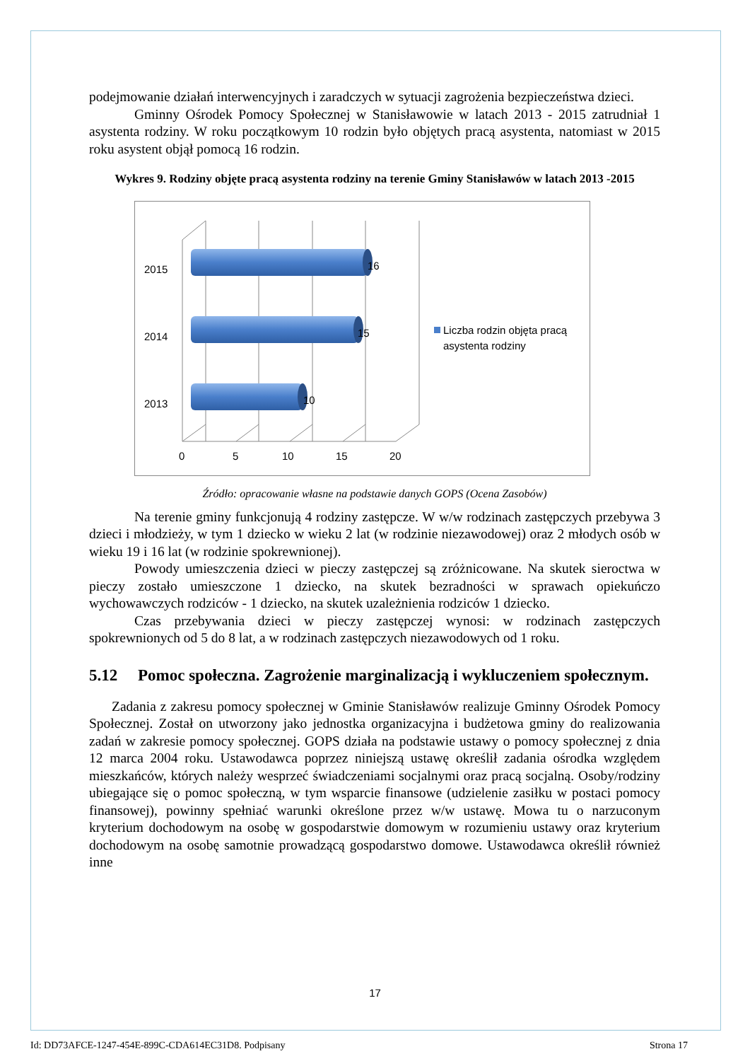podejmowanie działań interwencyjnych i zaradczych w sytuacji zagrożenia bezpieczeństwa dzieci.
Gminny Ośrodek Pomocy Społecznej w Stanisławowie w latach 2013 - 2015 zatrudniał 1 asystenta rodziny. W roku początkowym 10 rodzin było objętych pracą asystenta, natomiast w 2015 roku asystent objął pomocą 16 rodzin.
Wykres 9. Rodziny objęte pracą asystenta rodziny na terenie Gminy Stanisławów w latach 2013 -2015
16
15
10
2015
2014
2013
0
5
10
15
20
Liczba rodzin objęta pracą
asystenta rodziny
Źródło: opracowanie własne na podstawie danych GOPS (Ocena Zasobów)
Na terenie gminy funkcjonują 4 rodziny zastępcze. W w/w rodzinach zastępczych przebywa 3 dzieci i młodzieży, w tym 1 dziecko w wieku 2 lat (w rodzinie niezawodowej) oraz 2 młodych osób w wieku 19 i 16 lat (w rodzinie spokrewnionej).
Powody umieszczenia dzieci w pieczy zastępczej są zróżnicowane. Na skutek sieroctwa w pieczy zostało umieszczone 1 dziecko, na skutek bezradności w sprawach opiekuńczo wychowawczych rodziców - 1 dziecko, na skutek uzależnienia rodziców 1 dziecko.
Czas przebywania dzieci w pieczy zastępczej wynosi: w rodzinach zastępczych spokrewnionych od 5 do 8 lat, a w rodzinach zastępczych niezawodowych od 1 roku.
5.12 Pomoc społeczna. Zagrożenie marginalizacją i wykluczeniem społecznym.
Zadania z zakresu pomocy społecznej w Gminie Stanisławów realizuje Gminny Ośrodek Pomocy Społecznej. Został on utworzony jako jednostka organizacyjna i budżetowa gminy do realizowania zadań w zakresie pomocy społecznej. GOPS działa na podstawie ustawy o pomocy społecznej z dnia 12 marca 2004 roku. Ustawodawca poprzez niniejszą ustawę określił zadania ośrodka względem mieszkańców, których należy wesprzeć świadczeniami socjalnymi oraz pracą socjalną. Osoby/rodziny ubiegające się o pomoc społeczną, w tym wsparcie finansowe (udzielenie zasiłku w postaci pomocy finansowej), powinny spełniać warunki określone przez w/w ustawę. Mowa tu o narzuconym kryterium dochodowym na osobę w gospodarstwie domowym w rozumieniu ustawy oraz kryterium dochodowym na osobę samotnie prowadzącą gospodarstwo domowe. Ustawodawca określił również inne
17
Id: DD73AFCE-1247-454E-899C-CDA614EC31D8. Podpisany Strona 17